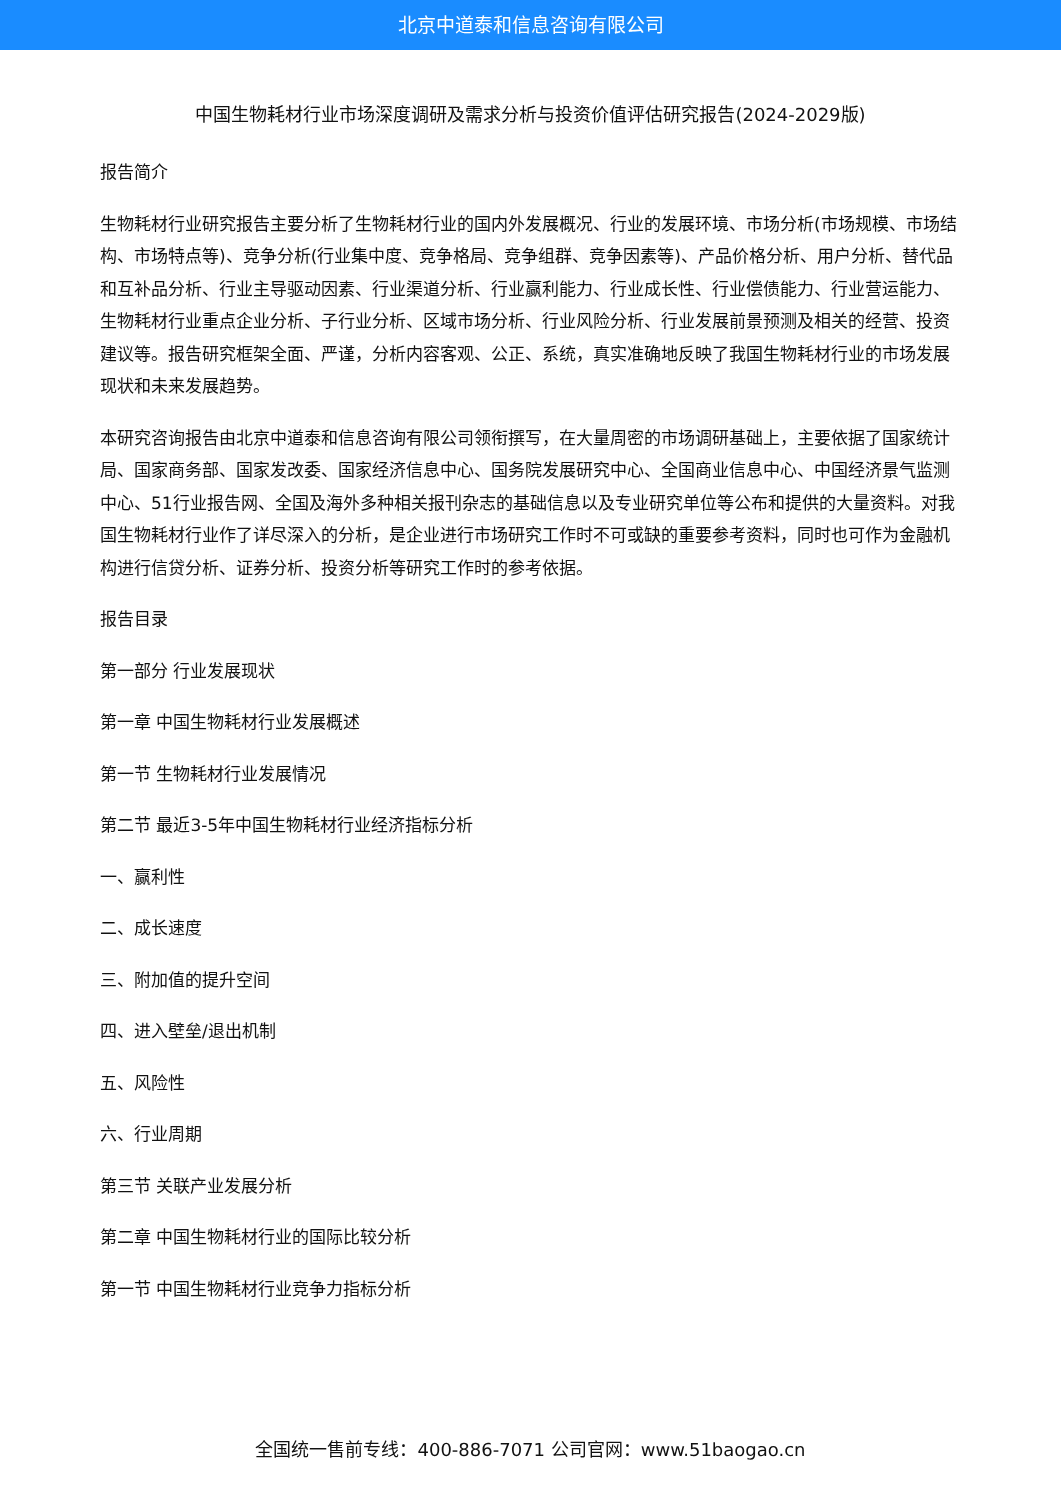北京中道泰和信息咨询有限公司
中国生物耗材行业市场深度调研及需求分析与投资价值评估研究报告(2024-2029版)
报告简介
生物耗材行业研究报告主要分析了生物耗材行业的国内外发展概况、行业的发展环境、市场分析(市场规模、市场结构、市场特点等)、竞争分析(行业集中度、竞争格局、竞争组群、竞争因素等)、产品价格分析、用户分析、替代品和互补品分析、行业主导驱动因素、行业渠道分析、行业赢利能力、行业成长性、行业偿债能力、行业营运能力、生物耗材行业重点企业分析、子行业分析、区域市场分析、行业风险分析、行业发展前景预测及相关的经营、投资建议等。报告研究框架全面、严谨，分析内容客观、公正、系统，真实准确地反映了我国生物耗材行业的市场发展现状和未来发展趋势。
本研究咨询报告由北京中道泰和信息咨询有限公司领衔撰写，在大量周密的市场调研基础上，主要依据了国家统计局、国家商务部、国家发改委、国家经济信息中心、国务院发展研究中心、全国商业信息中心、中国经济景气监测中心、51行业报告网、全国及海外多种相关报刊杂志的基础信息以及专业研究单位等公布和提供的大量资料。对我国生物耗材行业作了详尽深入的分析，是企业进行市场研究工作时不可或缺的重要参考资料，同时也可作为金融机构进行信贷分析、证券分析、投资分析等研究工作时的参考依据。
报告目录
第一部分 行业发展现状
第一章 中国生物耗材行业发展概述
第一节 生物耗材行业发展情况
第二节 最近3-5年中国生物耗材行业经济指标分析
一、赢利性
二、成长速度
三、附加值的提升空间
四、进入壁垒/退出机制
五、风险性
六、行业周期
第三节 关联产业发展分析
第二章 中国生物耗材行业的国际比较分析
第一节 中国生物耗材行业竞争力指标分析
全国统一售前专线：400-886-7071 公司官网：www.51baogao.cn